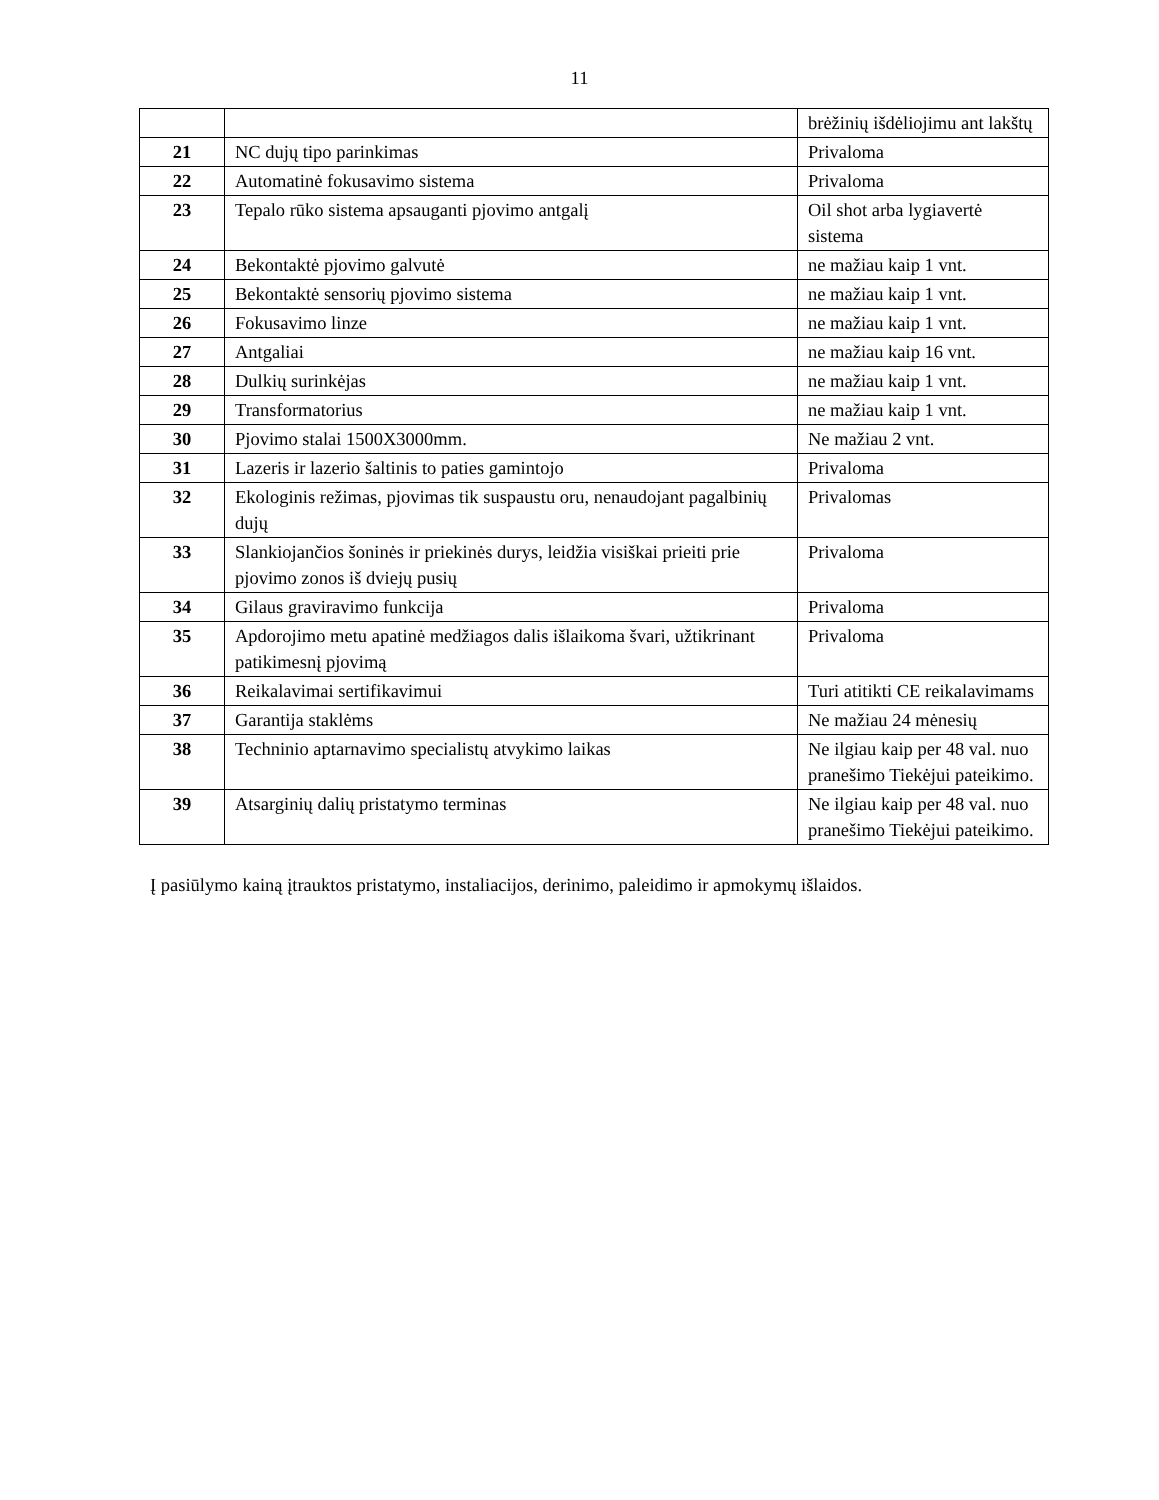11
| | | brėžinių išdėliojimu ant lakštų |
| 21 | NC dujų tipo parinkimas | Privaloma |
| 22 | Automatinė fokusavimo sistema | Privaloma |
| 23 | Tepalo rūko sistema apsauganti pjovimo antgalį | Oil shot arba lygiavertė sistema |
| 24 | Bekontaktė pjovimo galvutė | ne mažiau kaip 1 vnt. |
| 25 | Bekontaktė sensorių pjovimo sistema | ne mažiau kaip 1 vnt. |
| 26 | Fokusavimo linze | ne mažiau kaip 1 vnt. |
| 27 | Antgaliai | ne mažiau kaip 16 vnt. |
| 28 | Dulkių surinkėjas | ne mažiau kaip 1 vnt. |
| 29 | Transformatorius | ne mažiau kaip 1 vnt. |
| 30 | Pjovimo stalai 1500X3000mm. | Ne mažiau 2 vnt. |
| 31 | Lazeris ir lazerio šaltinis to paties gamintojo | Privaloma |
| 32 | Ekologinis režimas, pjovimas tik suspaustu oru, nenaudojant pagalbinių dujų | Privalomas |
| 33 | Slankiojančios šoninės ir priekinės durys, leidžia visiškai prieiti prie pjovimo zonos iš dviejų pusių | Privaloma |
| 34 | Gilaus graviravimo funkcija | Privaloma |
| 35 | Apdorojimo metu apatinė medžiagos dalis išlaikoma švari, užtikrinant patikimesnį pjovimą | Privaloma |
| 36 | Reikalavimai sertifikavimui | Turi atitikti CE reikalavimams |
| 37 | Garantija staklėms | Ne mažiau 24 mėnesių |
| 38 | Techninio aptarnavimo specialistų atvykimo laikas | Ne ilgiau kaip per 48 val. nuo pranešimo Tiekėjui pateikimo. |
| 39 | Atsarginių dalių pristatymo terminas | Ne ilgiau kaip per 48 val. nuo pranešimo Tiekėjui pateikimo. |
Į pasiūlymo kainą įtrauktos pristatymo, instaliacijos, derinimo, paleidimo ir apmokymų išlaidos.